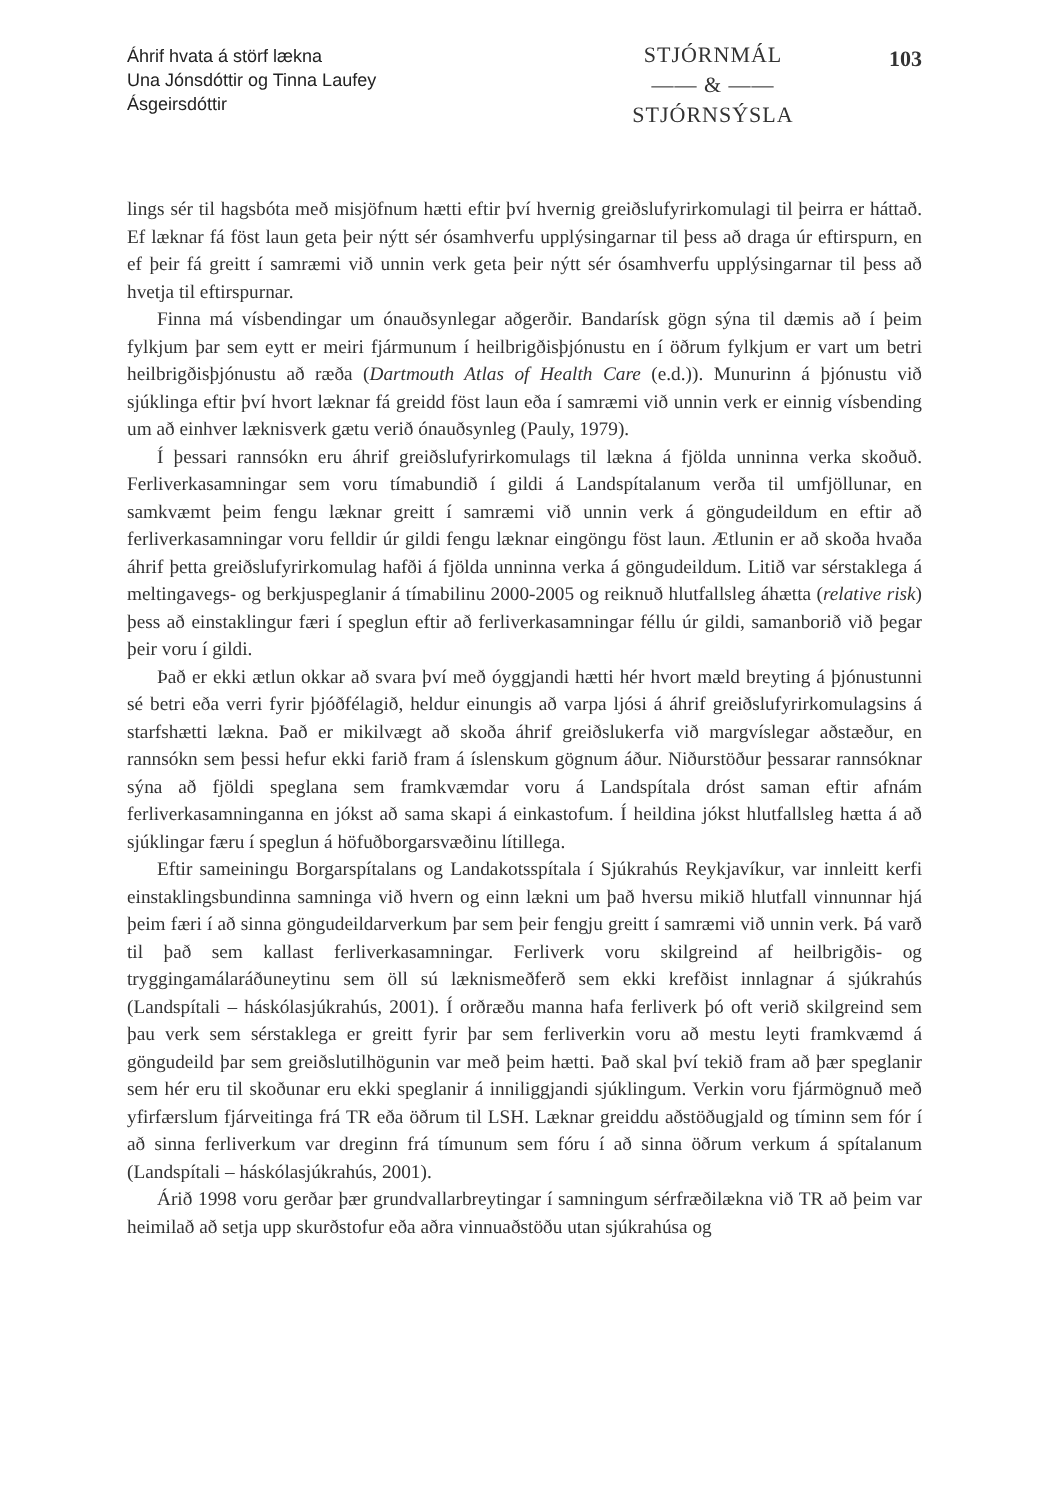Áhrif hvata á störf lækna
Una Jónsdóttir og Tinna Laufey Ásgeirsdóttir
STJÓRNMÁL
—— & ——
STJÓRNSÝSLA
103
lings sér til hagsbóta með misjöfnum hætti eftir því hvernig greiðslufyrirkomulagi til þeirra er háttað. Ef læknar fá föst laun geta þeir nýtt sér ósamhverfu upplýsingarnar til þess að draga úr eftirspurn, en ef þeir fá greitt í samræmi við unnin verk geta þeir nýtt sér ósamhverfu upplýsingarnar til þess að hvetja til eftirspurnar.
Finna má vísbendingar um ónauðsynlegar aðgerðir. Bandarísk gögn sýna til dæmis að í þeim fylkjum þar sem eytt er meiri fjármunum í heilbrigðisþjónustu en í öðrum fylkjum er vart um betri heilbrigðisþjónustu að ræða (Dartmouth Atlas of Health Care (e.d.)). Munurinn á þjónustu við sjúklinga eftir því hvort læknar fá greidd föst laun eða í samræmi við unnin verk er einnig vísbending um að einhver læknisverk gætu verið ónauðsynleg (Pauly, 1979).
Í þessari rannsókn eru áhrif greiðslufyrirkomulags til lækna á fjölda unninna verka skoðuð. Ferliverkasamningar sem voru tímabundið í gildi á Landspítalanum verða til umfjöllunar, en samkvæmt þeim fengu læknar greitt í samræmi við unnin verk á göngu­deildum en eftir að ferliverkasamningar voru felldir úr gildi fengu læknar eingöngu föst laun. Ætlunin er að skoða hvaða áhrif þetta greiðslufyrirkomulag hafði á fjölda unn­inna verka á göngudeildum. Litið var sérstaklega á meltingavegs- og berkjuspeglanir á tímabilinu 2000-2005 og reiknuð hlutfallsleg áhætta (relative risk) þess að einstaklingur færi í speglun eftir að ferliverkasamningar féllu úr gildi, samanborið við þegar þeir voru í gildi.
Það er ekki ætlun okkar að svara því með óyggjandi hætti hér hvort mæld breyt­ing á þjónustunni sé betri eða verri fyrir þjóðfélagið, heldur einungis að varpa ljósi á áhrif greiðslufyrirkomulagsins á starfshætti lækna. Það er mikilvægt að skoða áhrif greiðslukerfa við margvíslegar aðstæður, en rannsókn sem þessi hefur ekki farið fram á íslenskum gögnum áður. Niðurstöður þessarar rannsóknar sýna að fjöldi speglana sem framkvæmdar voru á Landspítala dróst saman eftir afnám ferliverkasamninganna en jókst að sama skapi á einkastofum. Í heildina jókst hlutfallsleg hætta á að sjúklingar færu í speglun á höfuðborgarsvæðinu lítillega.
Eftir sameiningu Borgarspítalans og Landakotsspítala í Sjúkrahús Reykjavíkur, var innleitt kerfi einstaklingsbundinna samninga við hvern og einn lækni um það hversu mikið hlutfall vinnunnar hjá þeim færi í að sinna göngudeildarverkum þar sem þeir fengju greitt í samræmi við unnin verk. Þá varð til það sem kallast ferliverkasamningar. Ferliverk voru skilgreind af heilbrigðis- og tryggingamálaráðuneytinu sem öll sú læknis­meðferð sem ekki krefðist innlagnar á sjúkrahús (Landspítali – háskólasjúkrahús, 2001). Í orðræðu manna hafa ferliverk þó oft verið skilgreind sem þau verk sem sérstaklega er greitt fyrir þar sem ferliverkin voru að mestu leyti framkvæmd á göngudeild þar sem greiðslutilhögunin var með þeim hætti. Það skal því tekið fram að þær speglanir sem hér eru til skoðunar eru ekki speglanir á inniliggjandi sjúklingum. Verkin voru fjármögnuð með yfirfærslum fjárveitinga frá TR eða öðrum til LSH. Læknar greiddu aðstöðugjald og tíminn sem fór í að sinna ferliverkum var dreginn frá tímunum sem fóru í að sinna öðrum verkum á spítalanum (Landspítali – háskólasjúkrahús, 2001).
Árið 1998 voru gerðar þær grundvallarbreytingar í samningum sérfræðilækna við TR að þeim var heimilað að setja upp skurðstofur eða aðra vinnuaðstöðu utan sjúkrahúsa og